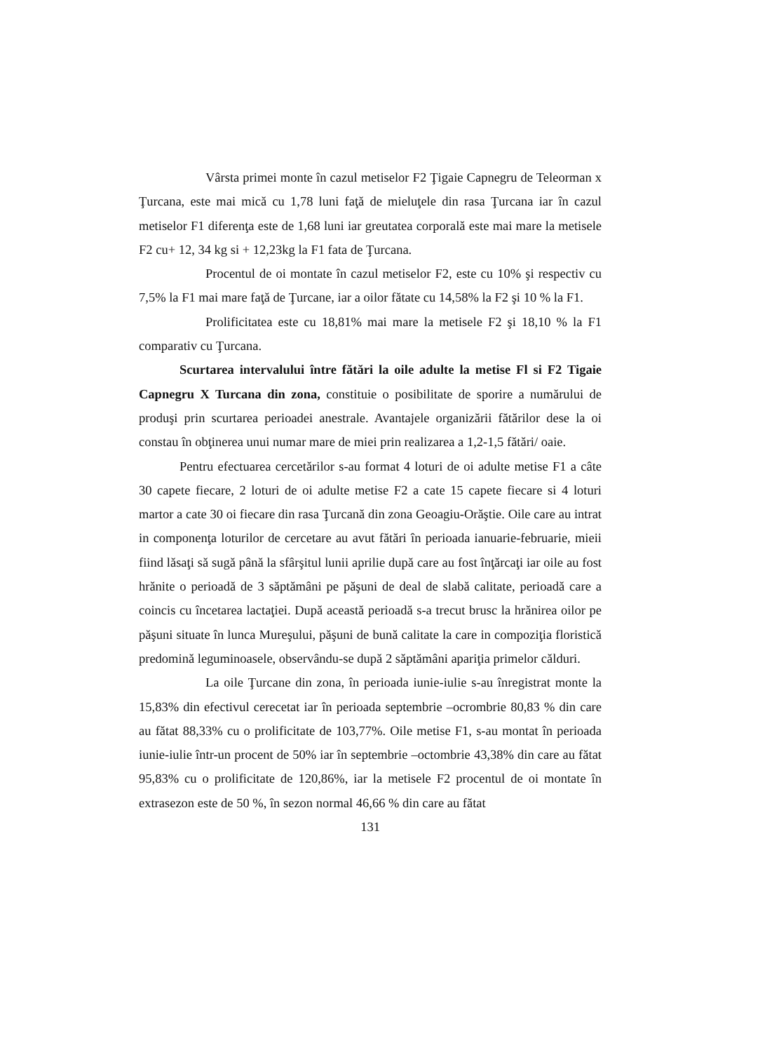Vârsta primei monte în cazul metiselor F2 Ţigaie Capnegru de Teleorman x Ţurcana, este mai mică cu 1,78 luni faţă de mieluţele din rasa Ţurcana iar în cazul metiselor F1 diferenţa este de 1,68 luni iar greutatea corporală este mai mare la metisele F2 cu+ 12, 34 kg si + 12,23kg la F1 fata de Ţurcana.
Procentul de oi montate în cazul metiselor F2, este cu 10% şi respectiv cu 7,5% la F1 mai mare faţă de Ţurcane, iar a oilor fătate cu 14,58% la F2 şi 10 % la F1.
Prolificitatea este cu 18,81% mai mare la metisele F2 şi 18,10 % la F1 comparativ cu Ţurcana.
Scurtarea intervalului între fătări la oile adulte la metise Fl si F2 Tigaie Capnegru X Turcana din zona, constituie o posibilitate de sporire a numărului de produşi prin scurtarea perioadei anestrale. Avantajele organizării fătărilor dese la oi constau în obţinerea unui numar mare de miei prin realizarea a 1,2-1,5 fătări/ oaie.
Pentru efectuarea cercetărilor s-au format 4 loturi de oi adulte metise F1 a câte 30 capete fiecare, 2 loturi de oi adulte metise F2 a cate 15 capete fiecare si 4 loturi martor a cate 30 oi fiecare din rasa Ţurcană din zona Geoagiu-Orăştie. Oile care au intrat in componenţa loturilor de cercetare au avut fătări în perioada ianuarie-februarie, mieii fiind lăsaţi să sugă până la sfârşitul lunii aprilie după care au fost înţărcaţi iar oile au fost hrănite o perioadă de 3 săptămâni pe păşuni de deal de slabă calitate, perioadă care a coincis cu încetarea lactaţiei. După această perioadă s-a trecut brusc la hrănirea oilor pe păşuni situate în lunca Mureşului, păşuni de bună calitate la care in compoziţia floristică predomină leguminoasele, observându-se după 2 săptămâni apariţia primelor călduri.
La oile Ţurcane din zona, în perioada iunie-iulie s-au înregistrat monte la 15,83% din efectivul cerecetat iar în perioada septembrie –ocrombrie 80,83 % din care au fătat 88,33% cu o prolificitate de 103,77%. Oile metise F1, s-au montat în perioada iunie-iulie într-un procent de 50% iar în septembrie –octombrie 43,38% din care au fătat 95,83% cu o prolificitate de 120,86%, iar la metisele F2 procentul de oi montate în extrasezon este de 50 %, în sezon normal 46,66 % din care au fătat
131